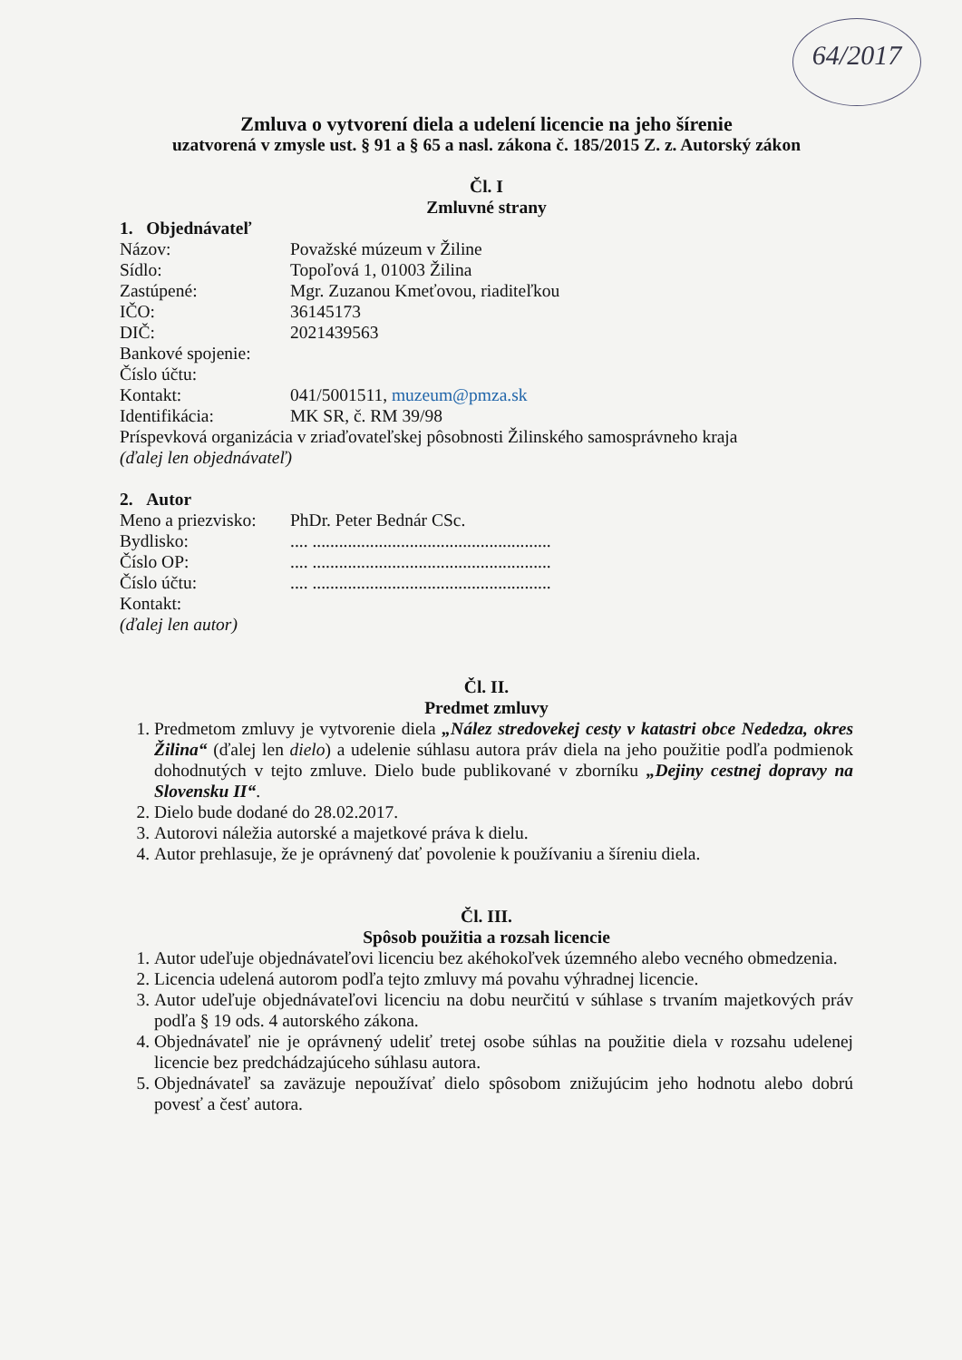64/2017
Zmluva o vytvorení diela a udelení licencie na jeho šírenie
uzatvorená v zmysle ust. § 91 a § 65 a nasl. zákona č. 185/2015 Z. z. Autorský zákon
Čl. I
Zmluvné strany
1. Objednávateľ
Názov: Považské múzeum v Žiline
Sídlo: Topoľová 1, 01003 Žilina
Zastúpené: Mgr. Zuzanou Kmeťovou, riaditeľkou
IČO: 36145173
DIČ: 2021439563
Bankové spojenie:
Číslo účtu:
Kontakt: 041/5001511, muzeum@pmza.sk
Identifikácia: MK SR, č. RM 39/98
Príspevková organizácia v zriaďovateľskej pôsobnosti Žilinského samosprávneho kraja
(ďalej len objednávateľ)
2. Autor
Meno a priezvisko: PhDr. Peter Bednár CSc.
Bydlisko:.... ......................................................
Číslo OP:.... ......................................................
Číslo účtu:.... ......................................................
Kontakt:
(ďalej len autor)
Čl. II.
Predmet zmluvy
1. Predmetom zmluvy je vytvorenie diela „Nález stredovekej cesty v katastri obce Nededza, okres Žilina“ (ďalej len dielo) a udelenie súhlasu autora práv diela na jeho použitie podľa podmienok dohodnutých v tejto zmluve. Dielo bude publikované v zborníku „Dejiny cestnej dopravy na Slovensku II“.
2. Dielo bude dodané do 28.02.2017.
3. Autorovi náležia autorské a majetkové práva k dielu.
4. Autor prehlasuje, že je oprávnený dať povolenie k používaniu a šíreniu diela.
Čl. III.
Spôsob použitia a rozsah licencie
1. Autor udeľuje objednávateľovi licenciu bez akéhokoľvek územného alebo vecného obmedzenia.
2. Licencia udelená autorom podľa tejto zmluvy má povahu výhradnej licencie.
3. Autor udeľuje objednávateľovi licenciu na dobu neurčitú v súhlase s trvaním majetkových práv podľa § 19 ods. 4 autorského zákona.
4. Objednávateľ nie je oprávnený udeliť tretej osobe súhlas na použitie diela v rozsahu udelenej licencie bez predchádzajúceho súhlasu autora.
5. Objednávateľ sa zaväzuje nepoužívať dielo spôsobom znižujúcim jeho hodnotu alebo dobrú povesť a česť autora.